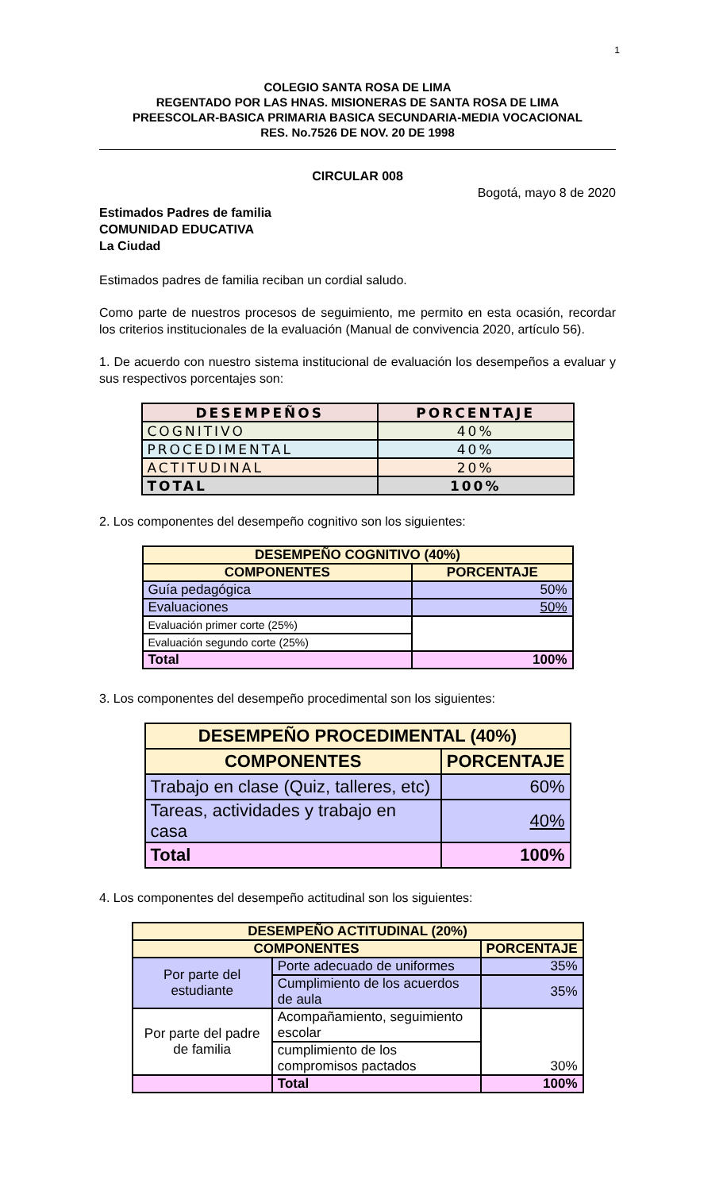1
COLEGIO SANTA ROSA DE LIMA
REGENTADO POR LAS HNAS. MISIONERAS DE SANTA ROSA DE LIMA
PREESCOLAR-BASICA PRIMARIA BASICA SECUNDARIA-MEDIA VOCACIONAL
RES. No.7526 DE NOV. 20 DE 1998
CIRCULAR 008
Bogotá, mayo 8 de 2020
Estimados Padres de familia
COMUNIDAD EDUCATIVA
La Ciudad
Estimados padres de familia reciban un cordial saludo.
Como parte de nuestros procesos de seguimiento, me permito en esta ocasión, recordar los criterios institucionales de la evaluación (Manual de convivencia 2020, artículo 56).
1. De acuerdo con nuestro sistema institucional de evaluación los desempeños a evaluar y sus respectivos porcentajes son:
| DESEMPEÑOS | PORCENTAJE |
| --- | --- |
| COGNITIVO | 40% |
| PROCEDIMENTAL | 40% |
| ACTITUDINAL | 20% |
| TOTAL | 100% |
2. Los componentes del desempeño cognitivo son los siguientes:
| DESEMPEÑO COGNITIVO (40%) | |
| --- | --- |
| COMPONENTES | PORCENTAJE |
| Guía pedagógica | 50% |
| Evaluaciones | 50% |
| Evaluación primer corte (25%) | |
| Evaluación segundo corte (25%) | |
| Total | 100% |
3. Los componentes del desempeño procedimental son los siguientes:
| DESEMPEÑO PROCEDIMENTAL (40%) | |
| --- | --- |
| COMPONENTES | PORCENTAJE |
| Trabajo en clase (Quiz, talleres, etc) | 60% |
| Tareas, actividades y trabajo en casa | 40% |
| Total | 100% |
4. Los componentes del desempeño actitudinal son los siguientes:
| DESEMPEÑO ACTITUDINAL (20%) | | |
| --- | --- | --- |
| COMPONENTES | | PORCENTAJE |
| Por parte del estudiante | Porte adecuado de uniformes | 35% |
| | Cumplimiento de los acuerdos de aula | 35% |
| Por parte del padre de familia | Acompañamiento, seguimiento escolar | 30% |
| | cumplimiento de los compromisos pactados | |
| | Total | 100% |